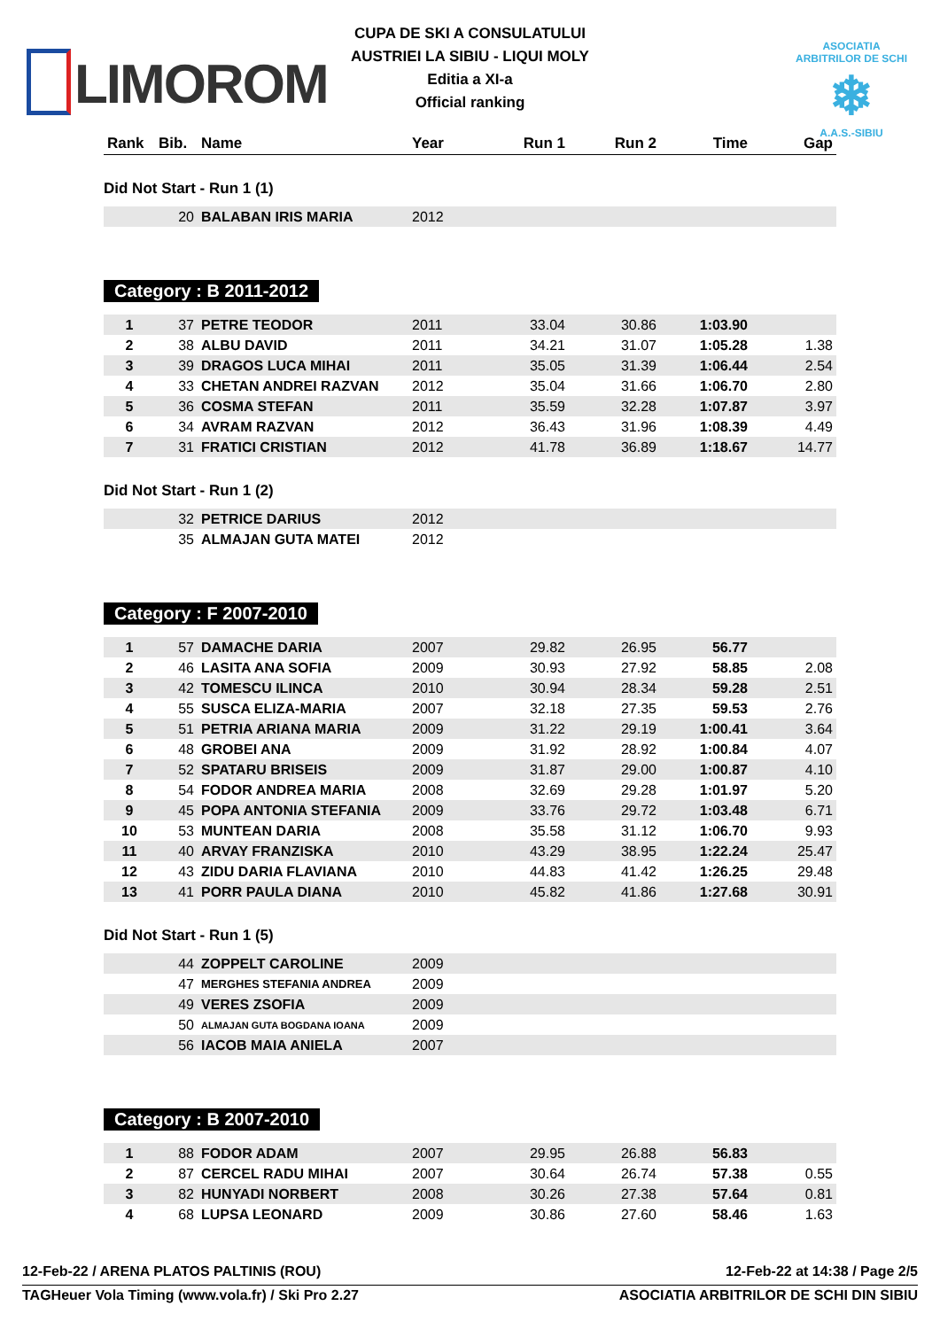LIMOROM
CUPA DE SKI A CONSULATULUI
AUSTRIEI LA SIBIU - LIQUI MOLY
Editia a XI-a
Official ranking
ASOCIATIA ARBITRILOR DE SCHI
❄
A.A.S.-SIBIU
| Rank | Bib. | Name | Year | Run 1 | Run 2 | Time | Gap |
| --- | --- | --- | --- | --- | --- | --- | --- |
Did Not Start - Run 1 (1)
| | 20 | BALABAN IRIS MARIA | 2012 |
Category : B 2011-2012
| 1 | 37 | PETRE TEODOR | 2011 | 33.04 | 30.86 | 1:03.90 | |
| 2 | 38 | ALBU DAVID | 2011 | 34.21 | 31.07 | 1:05.28 | 1.38 |
| 3 | 39 | DRAGOS LUCA MIHAI | 2011 | 35.05 | 31.39 | 1:06.44 | 2.54 |
| 4 | 33 | CHETAN ANDREI RAZVAN | 2012 | 35.04 | 31.66 | 1:06.70 | 2.80 |
| 5 | 36 | COSMA STEFAN | 2011 | 35.59 | 32.28 | 1:07.87 | 3.97 |
| 6 | 34 | AVRAM RAZVAN | 2012 | 36.43 | 31.96 | 1:08.39 | 4.49 |
| 7 | 31 | FRATICI CRISTIAN | 2012 | 41.78 | 36.89 | 1:18.67 | 14.77 |
Did Not Start - Run 1 (2)
| | 32 | PETRICE DARIUS | 2012 |
| | 35 | ALMAJAN GUTA MATEI | 2012 |
Category : F 2007-2010
| 1 | 57 | DAMACHE DARIA | 2007 | 29.82 | 26.95 | 56.77 | |
| 2 | 46 | LASITA ANA SOFIA | 2009 | 30.93 | 27.92 | 58.85 | 2.08 |
| 3 | 42 | TOMESCU ILINCA | 2010 | 30.94 | 28.34 | 59.28 | 2.51 |
| 4 | 55 | SUSCA ELIZA-MARIA | 2007 | 32.18 | 27.35 | 59.53 | 2.76 |
| 5 | 51 | PETRIA ARIANA MARIA | 2009 | 31.22 | 29.19 | 1:00.41 | 3.64 |
| 6 | 48 | GROBEI ANA | 2009 | 31.92 | 28.92 | 1:00.84 | 4.07 |
| 7 | 52 | SPATARU BRISEIS | 2009 | 31.87 | 29.00 | 1:00.87 | 4.10 |
| 8 | 54 | FODOR ANDREA MARIA | 2008 | 32.69 | 29.28 | 1:01.97 | 5.20 |
| 9 | 45 | POPA ANTONIA STEFANIA | 2009 | 33.76 | 29.72 | 1:03.48 | 6.71 |
| 10 | 53 | MUNTEAN DARIA | 2008 | 35.58 | 31.12 | 1:06.70 | 9.93 |
| 11 | 40 | ARVAY FRANZISKA | 2010 | 43.29 | 38.95 | 1:22.24 | 25.47 |
| 12 | 43 | ZIDU DARIA FLAVIANA | 2010 | 44.83 | 41.42 | 1:26.25 | 29.48 |
| 13 | 41 | PORR PAULA DIANA | 2010 | 45.82 | 41.86 | 1:27.68 | 30.91 |
Did Not Start - Run 1 (5)
| | 44 | ZOPPELT CAROLINE | 2009 |
| | 47 | MERGHES STEFANIA ANDREA | 2009 |
| | 49 | VERES ZSOFIA | 2009 |
| | 50 | ALMAJAN GUTA BOGDANA IOANA | 2009 |
| | 56 | IACOB MAIA ANIELA | 2007 |
Category : B 2007-2010
| 1 | 88 | FODOR ADAM | 2007 | 29.95 | 26.88 | 56.83 | |
| 2 | 87 | CERCEL RADU MIHAI | 2007 | 30.64 | 26.74 | 57.38 | 0.55 |
| 3 | 82 | HUNYADI NORBERT | 2008 | 30.26 | 27.38 | 57.64 | 0.81 |
| 4 | 68 | LUPSA LEONARD | 2009 | 30.86 | 27.60 | 58.46 | 1.63 |
12-Feb-22 / ARENA PLATOS PALTINIS (ROU) 12-Feb-22 at 14:38 / Page 2/5
TAGHeuer Vola Timing (www.vola.fr) / Ski Pro 2.27 ASOCIATIA ARBITRILOR DE SCHI DIN SIBIU